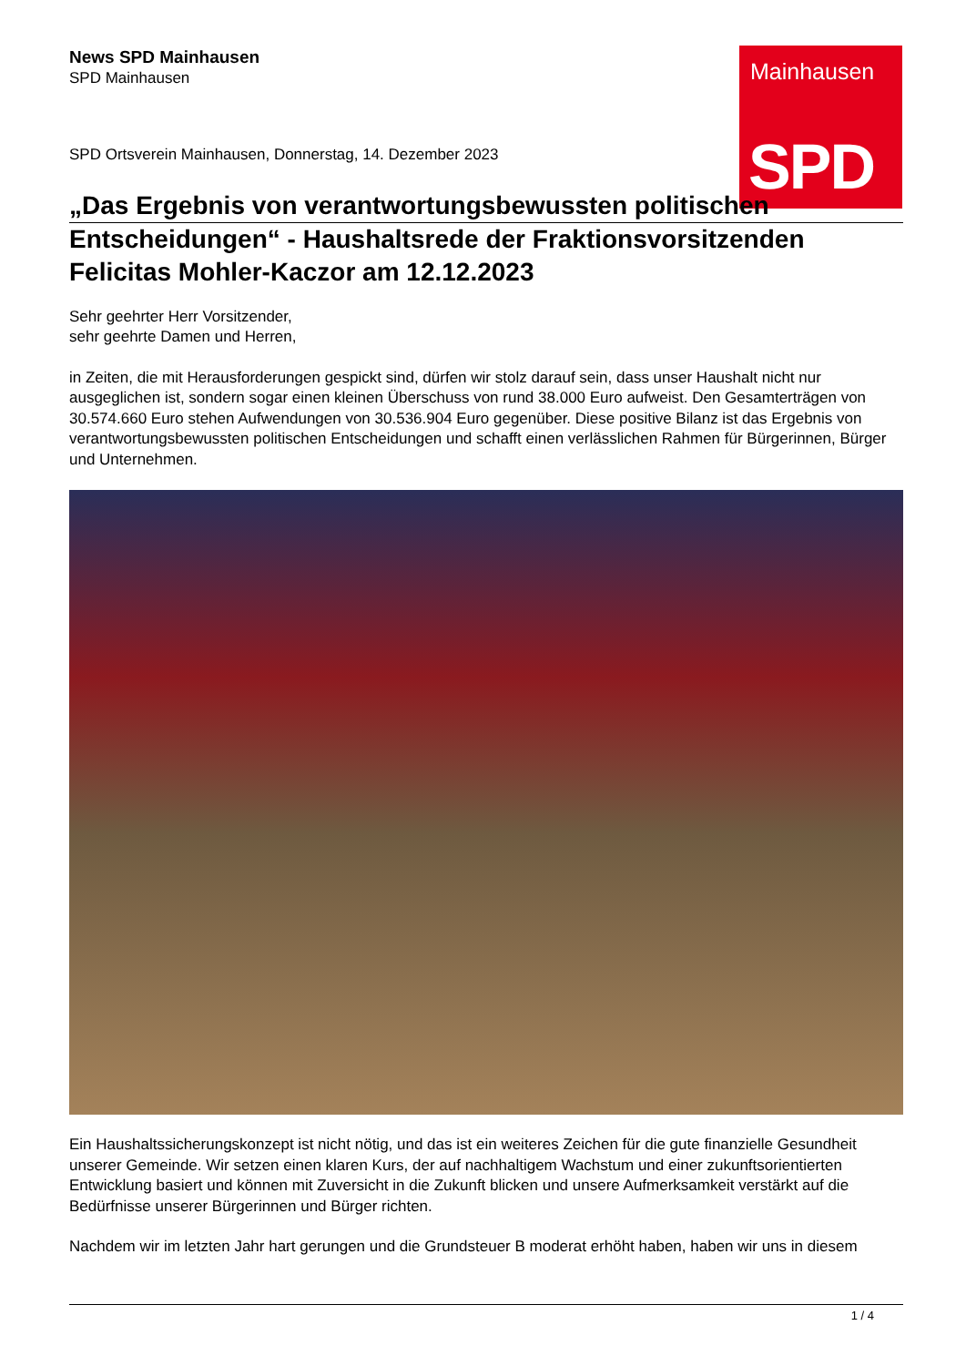Mainhausen
SPD
News SPD Mainhausen
SPD Mainhausen
SPD Ortsverein Mainhausen, Donnerstag, 14. Dezember 2023
„Das Ergebnis von verantwortungsbewussten politischen
Entscheidungen“ - Haushaltsrede der Fraktionsvorsitzenden Felicitas Mohler-Kaczor am 12.12.2023
Sehr geehrter Herr Vorsitzender,
sehr geehrte Damen und Herren,
in Zeiten, die mit Herausforderungen gespickt sind, dürfen wir stolz darauf sein, dass unser Haushalt nicht nur ausgeglichen ist, sondern sogar einen kleinen Überschuss von rund 38.000 Euro aufweist. Den Gesamterträgen von 30.574.660 Euro stehen Aufwendungen von 30.536.904 Euro gegenüber. Diese positive Bilanz ist das Ergebnis von verantwortungsbewussten politischen Entscheidungen und schafft einen verlässlichen Rahmen für Bürgerinnen, Bürger und Unternehmen.
Ein Haushaltssicherungskonzept ist nicht nötig, und das ist ein weiteres Zeichen für die gute finanzielle Gesundheit unserer Gemeinde. Wir setzen einen klaren Kurs, der auf nachhaltigem Wachstum und einer zukunftsorientierten Entwicklung basiert und können mit Zuversicht in die Zukunft blicken und unsere Aufmerksamkeit verstärkt auf die Bedürfnisse unserer Bürgerinnen und Bürger richten.
Nachdem wir im letzten Jahr hart gerungen und die Grundsteuer B moderat erhöht haben, haben wir uns in diesem
1 / 4